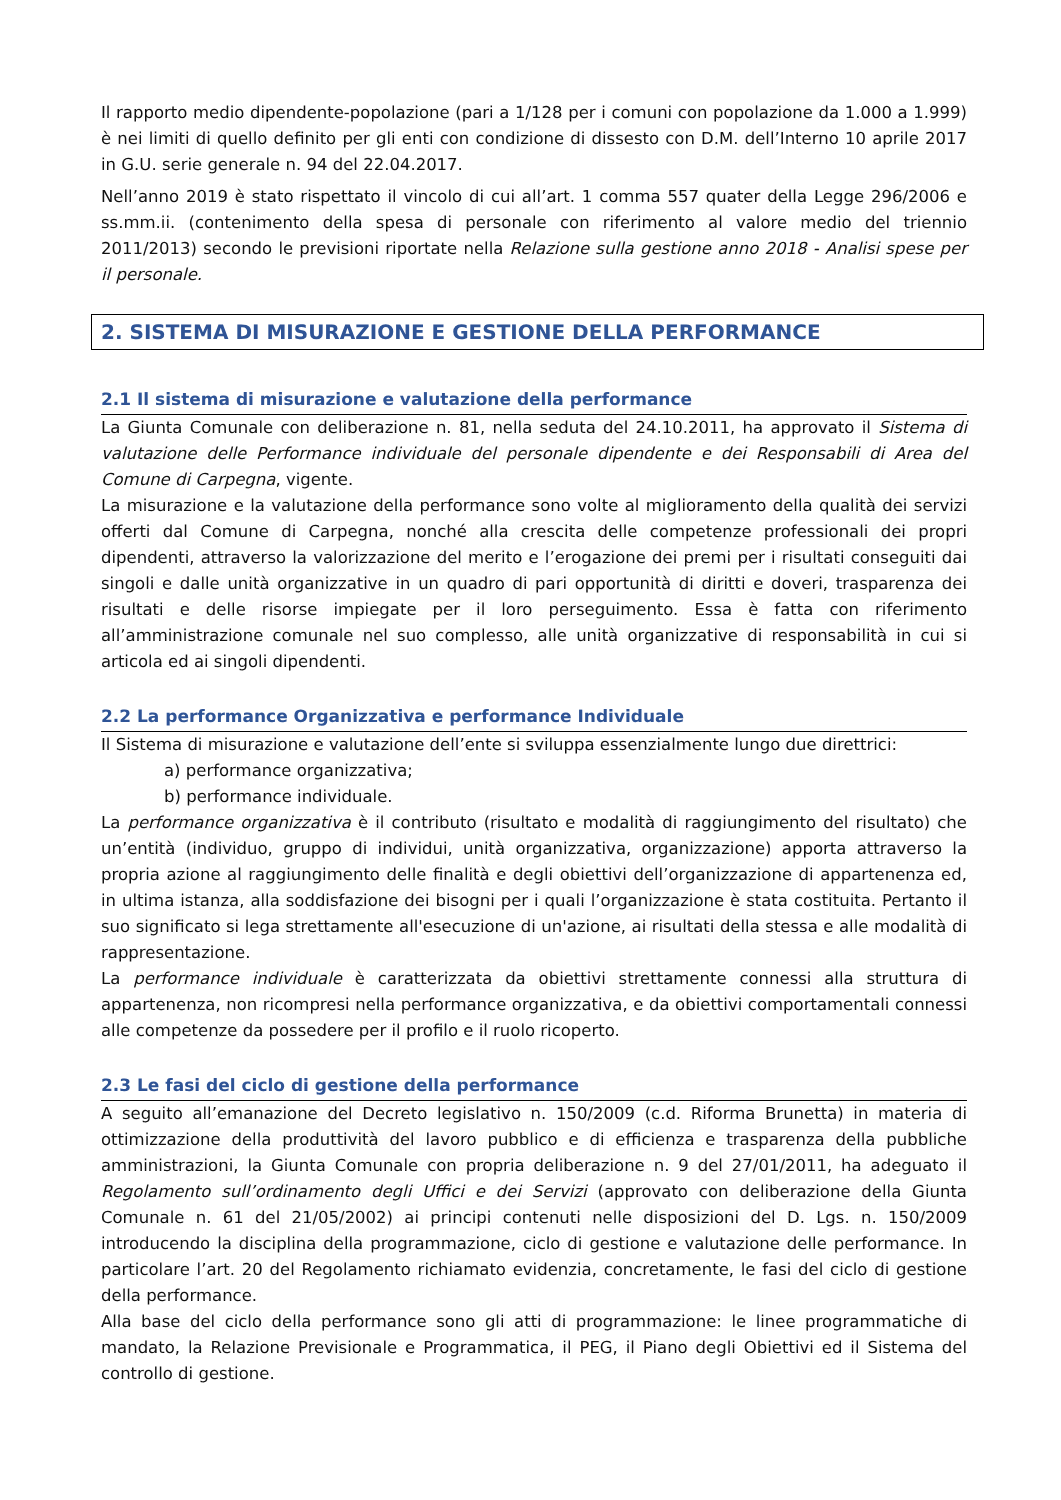Il rapporto medio dipendente-popolazione (pari a 1/128 per i comuni con popolazione da 1.000 a 1.999) è nei limiti di quello definito per gli enti con condizione di dissesto con D.M. dell’Interno 10 aprile 2017 in G.U. serie generale n. 94 del 22.04.2017.
Nell’anno 2019 è stato rispettato il vincolo di cui all’art. 1 comma 557 quater della Legge 296/2006 e ss.mm.ii. (contenimento della spesa di personale con riferimento al valore medio del triennio 2011/2013) secondo le previsioni riportate nella Relazione sulla gestione anno 2018 - Analisi spese per il personale.
2. SISTEMA DI MISURAZIONE E GESTIONE DELLA PERFORMANCE
2.1 Il sistema di misurazione e valutazione della performance
La Giunta Comunale con deliberazione n. 81, nella seduta del 24.10.2011, ha approvato il Sistema di valutazione delle Performance individuale del personale dipendente e dei Responsabili di Area del Comune di Carpegna, vigente.
La misurazione e la valutazione della performance sono volte al miglioramento della qualità dei servizi offerti dal Comune di Carpegna, nonché alla crescita delle competenze professionali dei propri dipendenti, attraverso la valorizzazione del merito e l’erogazione dei premi per i risultati conseguiti dai singoli e dalle unità organizzative in un quadro di pari opportunità di diritti e doveri, trasparenza dei risultati e delle risorse impiegate per il loro perseguimento. Essa è fatta con riferimento all’amministrazione comunale nel suo complesso, alle unità organizzative di responsabilità in cui si articola ed ai singoli dipendenti.
2.2 La performance Organizzativa e performance Individuale
Il Sistema di misurazione e valutazione dell’ente si sviluppa essenzialmente lungo due direttrici:
a) performance organizzativa;
b) performance individuale.
La performance organizzativa è il contributo (risultato e modalità di raggiungimento del risultato) che un’entità (individuo, gruppo di individui, unità organizzativa, organizzazione) apporta attraverso la propria azione al raggiungimento delle finalità e degli obiettivi dell’organizzazione di appartenenza ed, in ultima istanza, alla soddisfazione dei bisogni per i quali l’organizzazione è stata costituita. Pertanto il suo significato si lega strettamente all'esecuzione di un'azione, ai risultati della stessa e alle modalità di rappresentazione.
La performance individuale è caratterizzata da obiettivi strettamente connessi alla struttura di appartenenza, non ricompresi nella performance organizzativa, e da obiettivi comportamentali connessi alle competenze da possedere per il profilo e il ruolo ricoperto.
2.3 Le fasi del ciclo di gestione della performance
A seguito all’emanazione del Decreto legislativo n. 150/2009 (c.d. Riforma Brunetta) in materia di ottimizzazione della produttività del lavoro pubblico e di efficienza e trasparenza della pubbliche amministrazioni, la Giunta Comunale con propria deliberazione n. 9 del 27/01/2011, ha adeguato il Regolamento sull’ordinamento degli Uffici e dei Servizi (approvato con deliberazione della Giunta Comunale n. 61 del 21/05/2002) ai principi contenuti nelle disposizioni del D. Lgs. n. 150/2009 introducendo la disciplina della programmazione, ciclo di gestione e valutazione delle performance. In particolare l’art. 20 del Regolamento richiamato evidenzia, concretamente, le fasi del ciclo di gestione della performance.
Alla base del ciclo della performance sono gli atti di programmazione: le linee programmatiche di mandato, la Relazione Previsionale e Programmatica, il PEG, il Piano degli Obiettivi ed il Sistema del controllo di gestione.